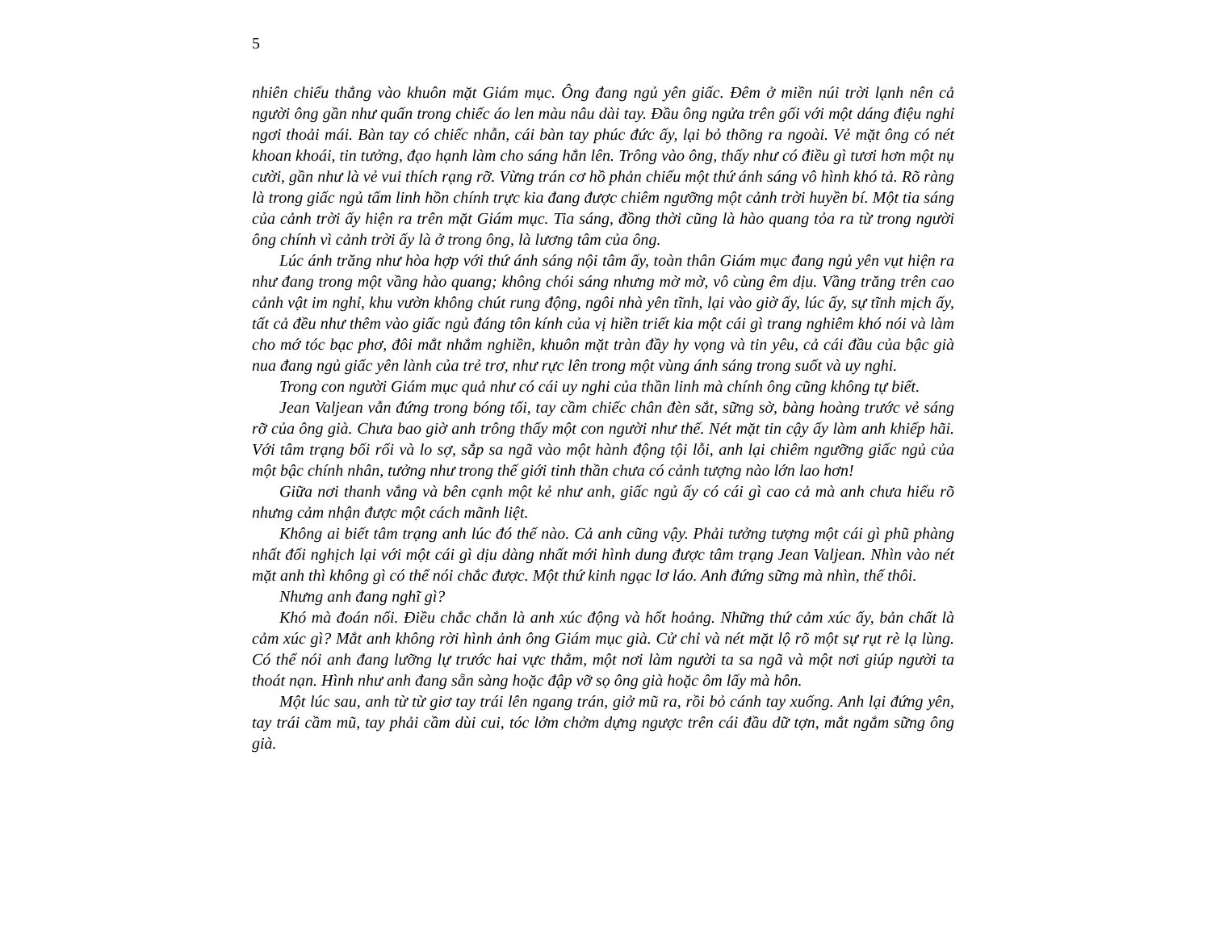5
nhiên chiếu thẳng vào khuôn mặt Giám mục. Ông đang ngủ yên giấc. Đêm ở miền núi trời lạnh nên cả người ông gần như quấn trong chiếc áo len màu nâu dài tay. Đầu ông ngửa trên gối với một dáng điệu nghỉ ngơi thoải mái. Bàn tay có chiếc nhẫn, cái bàn tay phúc đức ấy, lại bỏ thõng ra ngoài. Vẻ mặt ông có nét khoan khoái, tin tưởng, đạo hạnh làm cho sáng hẳn lên. Trông vào ông, thấy như có điều gì tươi hơn một nụ cười, gần như là vẻ vui thích rạng rỡ. Vừng trán cơ hồ phản chiếu một thứ ánh sáng vô hình khó tả. Rõ ràng là trong giấc ngủ tấm linh hồn chính trực kia đang được chiêm ngưỡng một cảnh trời huyền bí. Một tia sáng của cảnh trời ấy hiện ra trên mặt Giám mục. Tia sáng, đồng thời cũng là hào quang tỏa ra từ trong người ông chính vì cảnh trời ấy là ở trong ông, là lương tâm của ông.
Lúc ánh trăng như hòa hợp với thứ ánh sáng nội tâm ấy, toàn thân Giám mục đang ngủ yên vụt hiện ra như đang trong một vầng hào quang; không chói sáng nhưng mờ mờ, vô cùng êm dịu. Vầng trăng trên cao cảnh vật im nghỉ, khu vườn không chút rung động, ngôi nhà yên tĩnh, lại vào giờ ấy, lúc ấy, sự tĩnh mịch ấy, tất cả đều như thêm vào giấc ngủ đáng tôn kính của vị hiền triết kia một cái gì trang nghiêm khó nói và làm cho mớ tóc bạc phơ, đôi mắt nhắm nghiền, khuôn mặt tràn đầy hy vọng và tin yêu, cả cái đầu của bậc già nua đang ngủ giấc yên lành của trẻ trơ, như rực lên trong một vùng ánh sáng trong suốt và uy nghi.
Trong con người Giám mục quả như có cái uy nghi của thần linh mà chính ông cũng không tự biết.
Jean Valjean vẫn đứng trong bóng tối, tay cầm chiếc chân đèn sắt, sững sờ, bàng hoàng trước vẻ sáng rỡ của ông già. Chưa bao giờ anh trông thấy một con người như thế. Nét mặt tin cậy ấy làm anh khiếp hãi. Với tâm trạng bối rối và lo sợ, sắp sa ngã vào một hành động tội lỗi, anh lại chiêm ngưỡng giấc ngủ của một bậc chính nhân, tưởng như trong thế giới tinh thần chưa có cảnh tượng nào lớn lao hơn!
Giữa nơi thanh vắng và bên cạnh một kẻ như anh, giấc ngủ ấy có cái gì cao cả mà anh chưa hiểu rõ nhưng cảm nhận được một cách mãnh liệt.
Không ai biết tâm trạng anh lúc đó thế nào. Cả anh cũng vậy. Phải tưởng tượng một cái gì phũ phàng nhất đối nghịch lại với một cái gì dịu dàng nhất mới hình dung được tâm trạng Jean Valjean. Nhìn vào nét mặt anh thì không gì có thể nói chắc được. Một thứ kinh ngạc lơ láo. Anh đứng sững mà nhìn, thế thôi.
Nhưng anh đang nghĩ gì?
Khó mà đoán nổi. Điều chắc chắn là anh xúc động và hốt hoảng. Những thứ cảm xúc ấy, bản chất là cảm xúc gì? Mắt anh không rời hình ảnh ông Giám mục già. Cử chỉ và nét mặt lộ rõ một sự rụt rè lạ lùng. Có thể nói anh đang lưỡng lự trước hai vực thẳm, một nơi làm người ta sa ngã và một nơi giúp người ta thoát nạn. Hình như anh đang sẵn sàng hoặc đập vỡ sọ ông già hoặc ôm lấy mà hôn.
Một lúc sau, anh từ từ giơ tay trái lên ngang trán, giở mũ ra, rồi bỏ cánh tay xuống. Anh lại đứng yên, tay trái cầm mũ, tay phải cầm dùi cui, tóc lởm chởm dựng ngược trên cái đầu dữ tợn, mắt ngắm sững ông già.